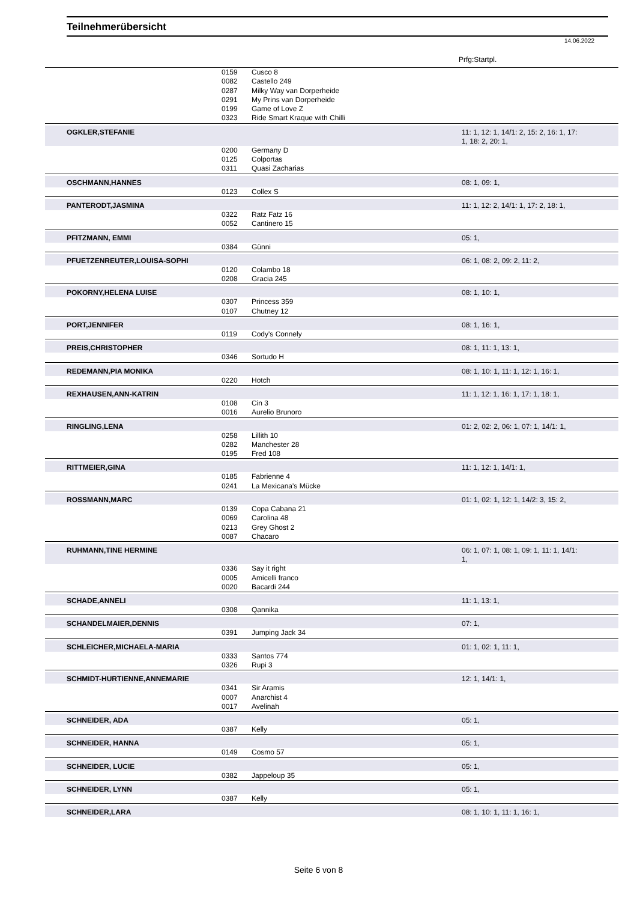Teilnehmerübersicht
14.06.2022
Prfg:Startpl.
| | | 0159 | Cusco 8 | |
| | | 0082 | Castello 249 | |
| | | 0287 | Milky Way van Dorperheide | |
| | | 0291 | My Prins van Dorperheide | |
| | | 0199 | Game of Love Z | |
| | | 0323 | Ride Smart Kraque with Chilli | |
| | OGKLER,STEFANIE | | | 11: 1, 12: 1, 14/1: 2, 15: 2, 16: 1, 17: 1, 18: 2, 20: 1, |
| | | 0200 | Germany D | |
| | | 0125 | Colportas | |
| | | 0311 | Quasi Zacharias | |
| | OSCHMANN,HANNES | | | 08: 1, 09: 1, |
| | | 0123 | Collex S | |
| | PANTERODT,JASMINA | | | 11: 1, 12: 2, 14/1: 1, 17: 2, 18: 1, |
| | | 0322 | Ratz Fatz 16 | |
| | | 0052 | Cantinero 15 | |
| | PFITZMANN, EMMI | | | 05: 1, |
| | | 0384 | Günni | |
| | PFUETZENREUTER,LOUISA-SOPHI | | | 06: 1, 08: 2, 09: 2, 11: 2, |
| | | 0120 | Colambo 18 | |
| | | 0208 | Gracia 245 | |
| | POKORNY,HELENA LUISE | | | 08: 1, 10: 1, |
| | | 0307 | Princess 359 | |
| | | 0107 | Chutney 12 | |
| | PORT,JENNIFER | | | 08: 1, 16: 1, |
| | | 0119 | Cody's Connely | |
| | PREIS,CHRISTOPHER | | | 08: 1, 11: 1, 13: 1, |
| | | 0346 | Sortudo H | |
| | REDEMANN,PIA MONIKA | | | 08: 1, 10: 1, 11: 1, 12: 1, 16: 1, |
| | | 0220 | Hotch | |
| | REXHAUSEN,ANN-KATRIN | | | 11: 1, 12: 1, 16: 1, 17: 1, 18: 1, |
| | | 0108 | Cin 3 | |
| | | 0016 | Aurelio Brunoro | |
| | RINGLING,LENA | | | 01: 2, 02: 2, 06: 1, 07: 1, 14/1: 1, |
| | | 0258 | Lillith 10 | |
| | | 0282 | Manchester 28 | |
| | | 0195 | Fred 108 | |
| | RITTMEIER,GINA | | | 11: 1, 12: 1, 14/1: 1, |
| | | 0185 | Fabrienne 4 | |
| | | 0241 | La Mexicana's Mücke | |
| | ROSSMANN,MARC | | | 01: 1, 02: 1, 12: 1, 14/2: 3, 15: 2, |
| | | 0139 | Copa Cabana 21 | |
| | | 0069 | Carolina 48 | |
| | | 0213 | Grey Ghost 2 | |
| | | 0087 | Chacaro | |
| | RUHMANN,TINE HERMINE | | | 06: 1, 07: 1, 08: 1, 09: 1, 11: 1, 14/1: 1, |
| | | 0336 | Say it right | |
| | | 0005 | Amicelli franco | |
| | | 0020 | Bacardi 244 | |
| | SCHADE,ANNELI | | | 11: 1, 13: 1, |
| | | 0308 | Qannika | |
| | SCHANDELMAIER,DENNIS | | | 07: 1, |
| | | 0391 | Jumping Jack 34 | |
| | SCHLEICHER,MICHAELA-MARIA | | | 01: 1, 02: 1, 11: 1, |
| | | 0333 | Santos 774 | |
| | | 0326 | Rupi 3 | |
| | SCHMIDT-HURTIENNE,ANNEMARIE | | | 12: 1, 14/1: 1, |
| | | 0341 | Sir Aramis | |
| | | 0007 | Anarchist 4 | |
| | | 0017 | Avelinah | |
| | SCHNEIDER, ADA | | | 05: 1, |
| | | 0387 | Kelly | |
| | SCHNEIDER, HANNA | | | 05: 1, |
| | | 0149 | Cosmo 57 | |
| | SCHNEIDER, LUCIE | | | 05: 1, |
| | | 0382 | Jappeloup 35 | |
| | SCHNEIDER, LYNN | | | 05: 1, |
| | | 0387 | Kelly | |
| | SCHNEIDER,LARA | | | 08: 1, 10: 1, 11: 1, 16: 1, |
Seite 6 von 8